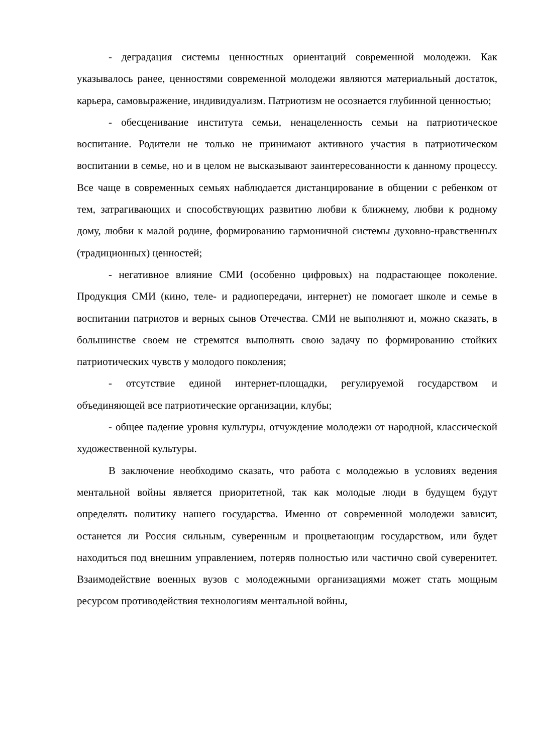- деградация системы ценностных ориентаций современной молодежи. Как указывалось ранее, ценностями современной молодежи являются материальный достаток, карьера, самовыражение, индивидуализм. Патриотизм не осознается глубинной ценностью;
- обесценивание института семьи, ненацеленность семьи на патриотическое воспитание. Родители не только не принимают активного участия в патриотическом воспитании в семье, но и в целом не высказывают заинтересованности к данному процессу. Все чаще в современных семьях наблюдается дистанцирование в общении с ребенком от тем, затрагивающих и способствующих развитию любви к ближнему, любви к родному дому, любви к малой родине, формированию гармоничной системы духовно-нравственных (традиционных) ценностей;
- негативное влияние СМИ (особенно цифровых) на подрастающее поколение. Продукция СМИ (кино, теле- и радиопередачи, интернет) не помогает школе и семье в воспитании патриотов и верных сынов Отечества. СМИ не выполняют и, можно сказать, в большинстве своем не стремятся выполнять свою задачу по формированию стойких патриотических чувств у молодого поколения;
- отсутствие единой интернет-площадки, регулируемой государством и объединяющей все патриотические организации, клубы;
- общее падение уровня культуры, отчуждение молодежи от народной, классической художественной культуры.
В заключение необходимо сказать, что работа с молодежью в условиях ведения ментальной войны является приоритетной, так как молодые люди в будущем будут определять политику нашего государства. Именно от современной молодежи зависит, останется ли Россия сильным, суверенным и процветающим государством, или будет находиться под внешним управлением, потеряв полностью или частично свой суверенитет. Взаимодействие военных вузов с молодежными организациями может стать мощным ресурсом противодействия технологиям ментальной войны,